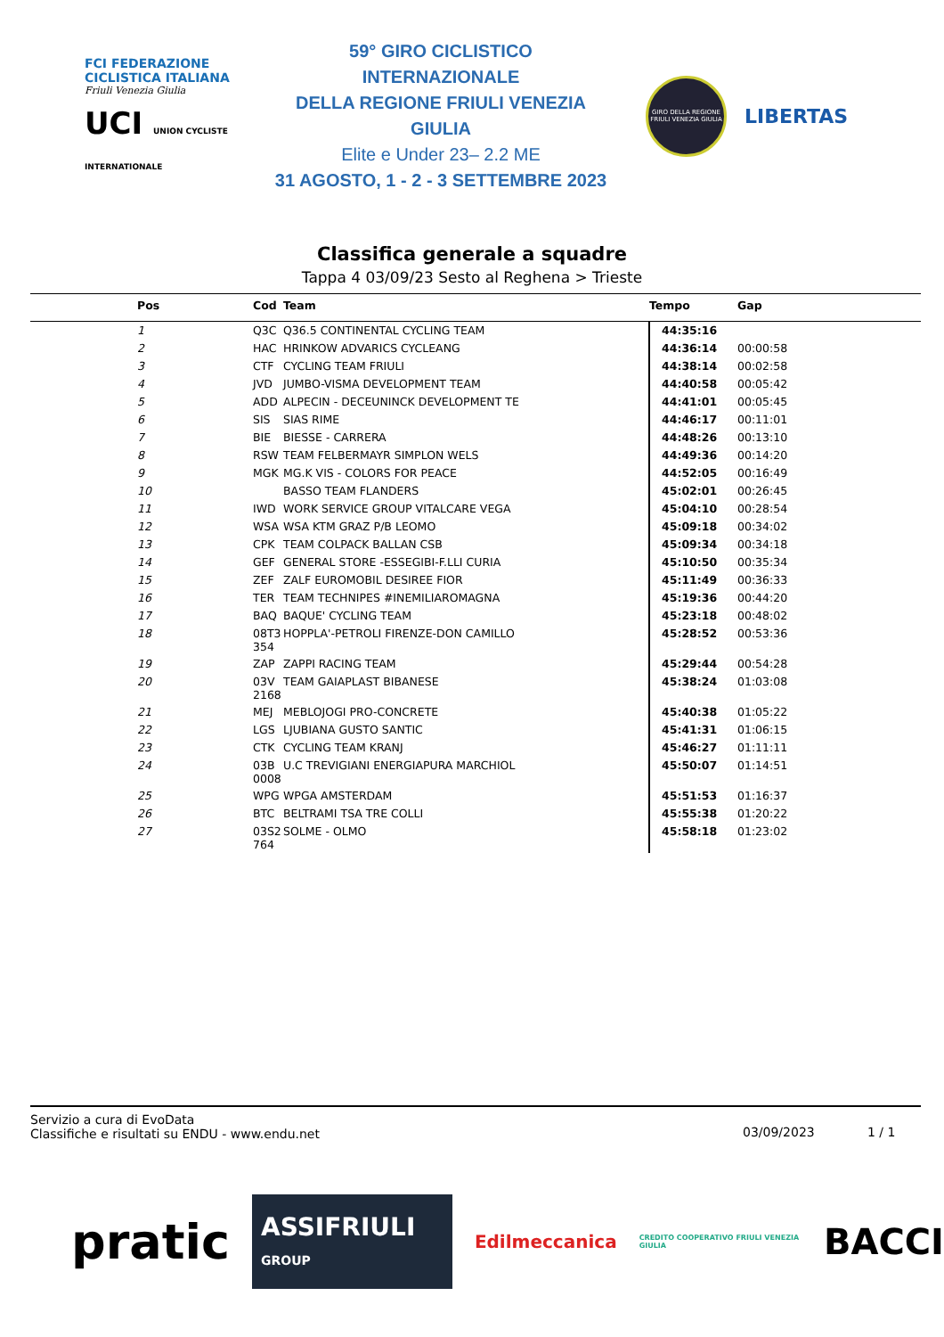FCI FEDERAZIONE CICLISTICA ITALIANA
Friuli Venezia Giulia
UCI UNION CYCLISTE INTERNATIONALE
59° GIRO CICLISTICO INTERNAZIONALE
DELLA REGIONE FRIULI VENEZIA GIULIA
Elite e Under 23– 2.2 ME
31 AGOSTO, 1 - 2 - 3 SETTEMBRE 2023
GIRO DELLA REGIONE FRIULI VENEZIA GIULIA
LIBERTAS
Classifica generale a squadre
Tappa 4 03/09/23 Sesto al Reghena > Trieste
| Pos | Cod | Team | Tempo | Gap |
| --- | --- | --- | --- | --- |
| 1 | Q3C | Q36.5 CONTINENTAL CYCLING TEAM | 44:35:16 | |
| 2 | HAC | HRINKOW ADVARICS CYCLEANG | 44:36:14 | 00:00:58 |
| 3 | CTF | CYCLING TEAM FRIULI | 44:38:14 | 00:02:58 |
| 4 | JVD | JUMBO-VISMA DEVELOPMENT TEAM | 44:40:58 | 00:05:42 |
| 5 | ADD | ALPECIN - DECEUNINCK DEVELOPMENT TE | 44:41:01 | 00:05:45 |
| 6 | SIS | SIAS RIME | 44:46:17 | 00:11:01 |
| 7 | BIE | BIESSE - CARRERA | 44:48:26 | 00:13:10 |
| 8 | RSW | TEAM FELBERMAYR SIMPLON WELS | 44:49:36 | 00:14:20 |
| 9 | MGK | MG.K VIS - COLORS FOR PEACE | 44:52:05 | 00:16:49 |
| 10 | | BASSO TEAM FLANDERS | 45:02:01 | 00:26:45 |
| 11 | IWD | WORK SERVICE GROUP VITALCARE VEGA | 45:04:10 | 00:28:54 |
| 12 | WSA | WSA KTM GRAZ P/B LEOMO | 45:09:18 | 00:34:02 |
| 13 | CPK | TEAM COLPACK BALLAN CSB | 45:09:34 | 00:34:18 |
| 14 | GEF | GENERAL STORE -ESSEGIBI-F.LLI CURIA | 45:10:50 | 00:35:34 |
| 15 | ZEF | ZALF EUROMOBIL DESIREE FIOR | 45:11:49 | 00:36:33 |
| 16 | TER | TEAM TECHNIPES #INEMILIAROMAGNA | 45:19:36 | 00:44:20 |
| 17 | BAQ | BAQUE' CYCLING TEAM | 45:23:18 | 00:48:02 |
| 18 | 08T3 354 | HOPPLA'-PETROLI FIRENZE-DON CAMILLO | 45:28:52 | 00:53:36 |
| 19 | ZAP | ZAPPI RACING TEAM | 45:29:44 | 00:54:28 |
| 20 | 03V 2168 | TEAM GAIAPLAST BIBANESE | 45:38:24 | 01:03:08 |
| 21 | MEJ | MEBLOJOGI PRO-CONCRETE | 45:40:38 | 01:05:22 |
| 22 | LGS | LJUBIANA GUSTO SANTIC | 45:41:31 | 01:06:15 |
| 23 | CTK | CYCLING TEAM KRANJ | 45:46:27 | 01:11:11 |
| 24 | 03B 0008 | U.C TREVIGIANI ENERGIAPURA MARCHIOL | 45:50:07 | 01:14:51 |
| 25 | WPG | WPGA AMSTERDAM | 45:51:53 | 01:16:37 |
| 26 | BTC | BELTRAMI TSA TRE COLLI | 45:55:38 | 01:20:22 |
| 27 | 03S2 764 | SOLME - OLMO | 45:58:18 | 01:23:02 |
Servizio a cura di EvoData
Classifiche e risultati su ENDU - www.endu.net
03/09/2023 1 / 1
pratic ASSIFRIULI GROUP Edilmeccanica CREDITO COOPERATIVO FRIULI VENEZIA GIULIA BACCI